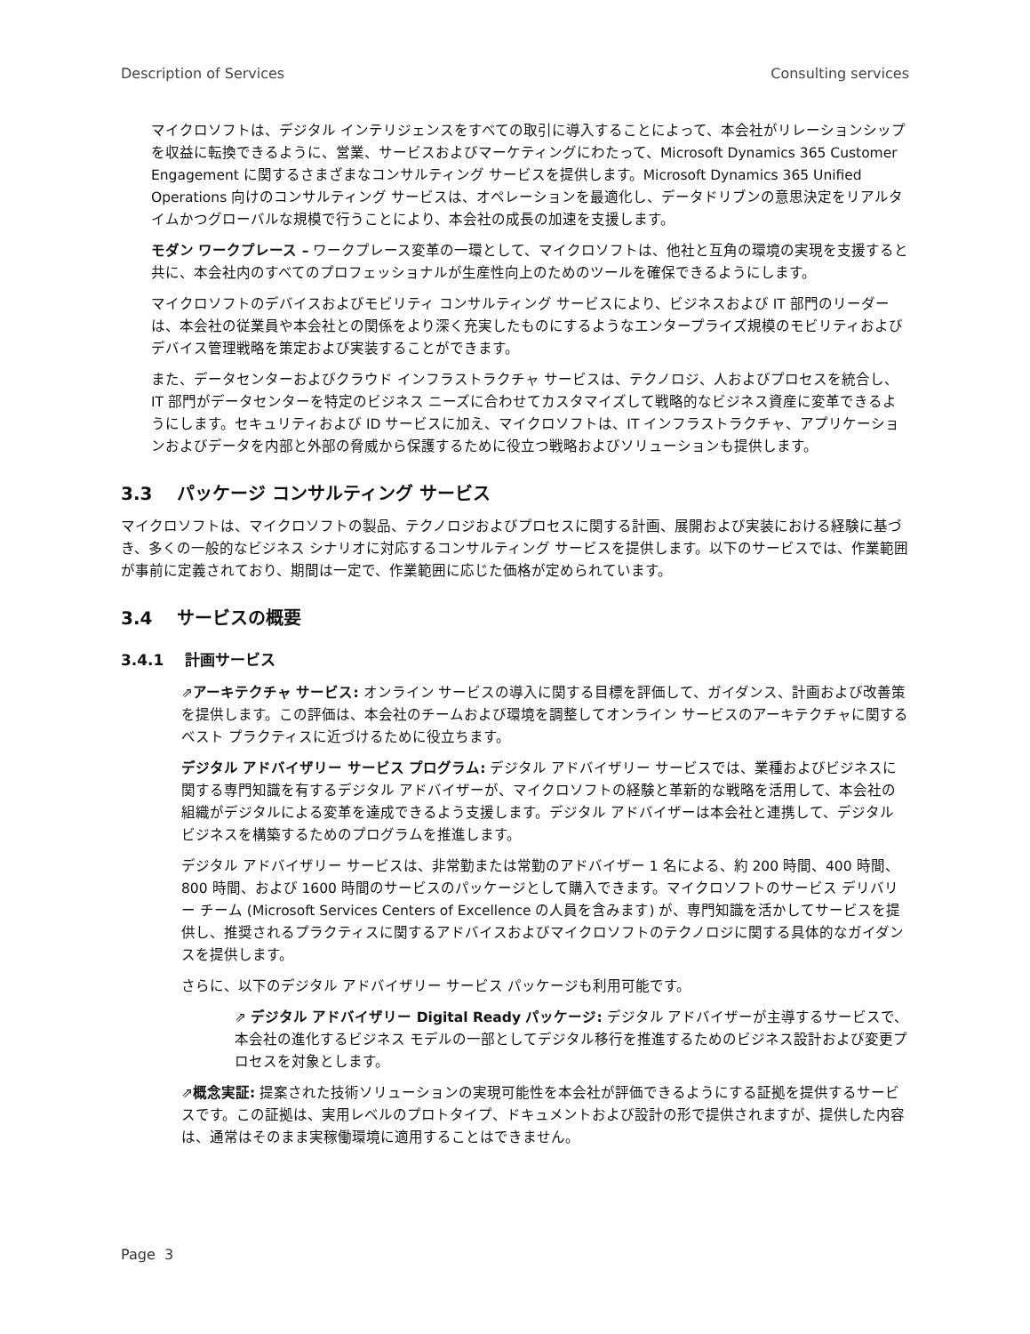Description of Services Consulting services
マイクロソフトは、デジタル インテリジェンスをすべての取引に導入することによって、本会社がリレーションシップを収益に転換できるように、営業、サービスおよびマーケティングにわたって、Microsoft Dynamics 365 Customer Engagement に関するさまざまなコンサルティング サービスを提供します。Microsoft Dynamics 365 Unified Operations 向けのコンサルティング サービスは、オペレーションを最適化し、データドリブンの意思決定をリアルタイムかつグローバルな規模で行うことにより、本会社の成長の加速を支援します。
モダン ワークプレース – ワークプレース変革の一環として、マイクロソフトは、他社と互角の環境の実現を支援すると共に、本会社内のすべてのプロフェッショナルが生産性向上のためのツールを確保できるようにします。
マイクロソフトのデバイスおよびモビリティ コンサルティング サービスにより、ビジネスおよび IT 部門のリーダーは、本会社の従業員や本会社との関係をより深く充実したものにするようなエンタープライズ規模のモビリティおよびデバイス管理戦略を策定および実装することができます。
また、データセンターおよびクラウド インフラストラクチャ サービスは、テクノロジ、人およびプロセスを統合し、IT 部門がデータセンターを特定のビジネス ニーズに合わせてカスタマイズして戦略的なビジネス資産に変革できるようにします。セキュリティおよび ID サービスに加え、マイクロソフトは、IT インフラストラクチャ、アプリケーションおよびデータを内部と外部の脅威から保護するために役立つ戦略およびソリューションも提供します。
3.3 パッケージ コンサルティング サービス
マイクロソフトは、マイクロソフトの製品、テクノロジおよびプロセスに関する計画、展開および実装における経験に基づき、多くの一般的なビジネス シナリオに対応するコンサルティング サービスを提供します。以下のサービスでは、作業範囲が事前に定義されており、期間は一定で、作業範囲に応じた価格が定められています。
3.4 サービスの概要
3.4.1 計画サービス
⇗アーキテクチャ サービス: オンライン サービスの導入に関する目標を評価して、ガイダンス、計画および改善策を提供します。この評価は、本会社のチームおよび環境を調整してオンライン サービスのアーキテクチャに関するベスト プラクティスに近づけるために役立ちます。
デジタル アドバイザリー サービス プログラム: デジタル アドバイザリー サービスでは、業種およびビジネスに関する専門知識を有するデジタル アドバイザーが、マイクロソフトの経験と革新的な戦略を活用して、本会社の組織がデジタルによる変革を達成できるよう支援します。デジタル アドバイザーは本会社と連携して、デジタル ビジネスを構築するためのプログラムを推進します。
デジタル アドバイザリー サービスは、非常勤または常勤のアドバイザー 1 名による、約 200 時間、400 時間、800 時間、および 1600 時間のサービスのパッケージとして購入できます。マイクロソフトのサービス デリバリー チーム (Microsoft Services Centers of Excellence の人員を含みます) が、専門知識を活かしてサービスを提供し、推奨されるプラクティスに関するアドバイスおよびマイクロソフトのテクノロジに関する具体的なガイダンスを提供します。
さらに、以下のデジタル アドバイザリー サービス パッケージも利用可能です。
⇗ デジタル アドバイザリー Digital Ready パッケージ: デジタル アドバイザーが主導するサービスで、本会社の進化するビジネス モデルの一部としてデジタル移行を推進するためのビジネス設計および変更プロセスを対象とします。
⇗概念実証: 提案された技術ソリューションの実現可能性を本会社が評価できるようにする証拠を提供するサービスです。この証拠は、実用レベルのプロトタイプ、ドキュメントおよび設計の形で提供されますが、提供した内容は、通常はそのまま実稼働環境に適用することはできません。
Page 3